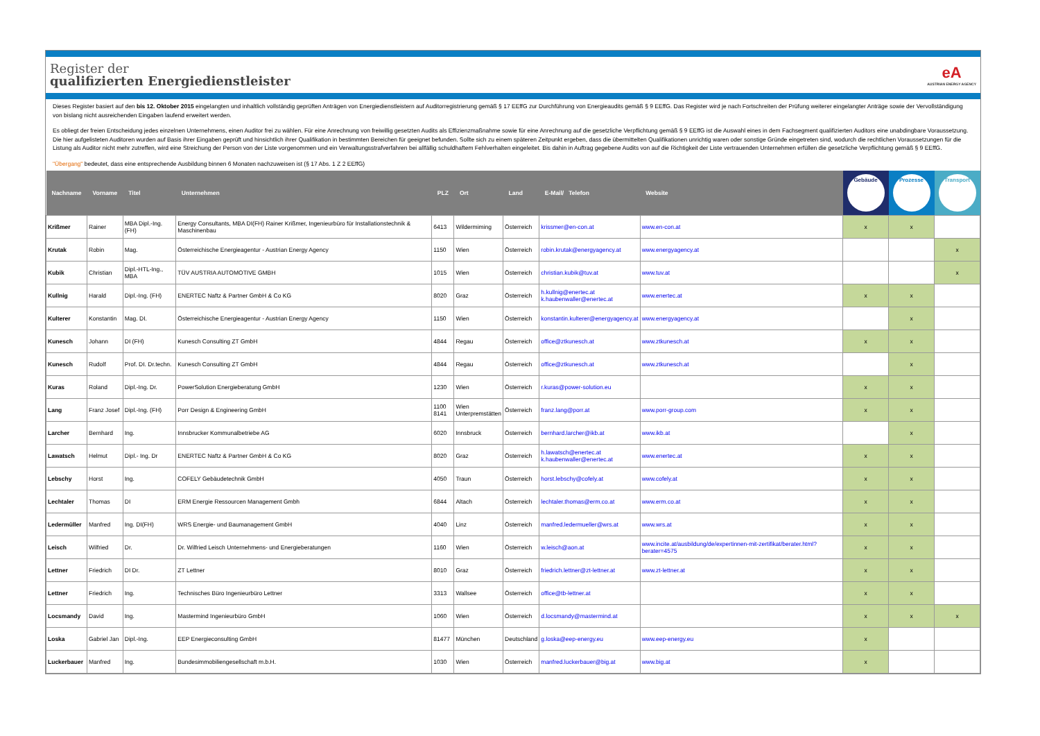Register der
qualifizierten Energiedienstleister
eA
AUSTRIAN ENERGY AGENCY
Dieses Register basiert auf den bis 12. Oktober 2015 eingelangten und inhaltlich vollständig geprüften Anträgen von Energiedienstleistern auf Auditorregistrierung gemäß § 17 EEffG zur Durchführung von Energieaudits gemäß § 9 EEffG. Das Register wird je nach Fortschreiten der Prüfung weiterer eingelangter Anträge sowie der Vervollständigung von bislang nicht ausreichenden Eingaben laufend erweitert werden.
Es obliegt der freien Entscheidung jedes einzelnen Unternehmens, einen Auditor frei zu wählen. Für eine Anrechnung von freiwillig gesetzten Audits als Effizienzmaßnahme sowie für eine Anrechnung auf die gesetzliche Verpflichtung gemäß § 9 EEffG ist die Auswahl eines in dem Fachsegment qualifizierten Auditors eine unabdingbare Voraussetzung. Die hier aufgelisteten Auditoren wurden auf Basis ihrer Eingaben geprüft und hinsichtlich ihrer Qualifikation in bestimmten Bereichen für geeignet befunden. Sollte sich zu einem späteren Zeitpunkt ergeben, dass die übermittelten Qualifikationen unrichtig waren oder sonstige Gründe eingetreten sind, wodurch die rechtlichen Voraussetzungen für die Listung als Auditor nicht mehr zutreffen, wird eine Streichung der Person von der Liste vorgenommen und ein Verwaltungsstrafverfahren bei allfällig schuldhaftem Fehlverhalten eingeleitet. Bis dahin in Auftrag gegebene Audits von auf die Richtigkeit der Liste vertrauenden Unternehmen erfüllen die gesetzliche Verpflichtung gemäß § 9 EEffG.
"Übergang" bedeutet, dass eine entsprechende Ausbildung binnen 6 Monaten nachzuweisen ist (§ 17 Abs. 1 Z 2 EEffG)
| Nachname | Vorname | Titel | Unternehmen | PLZ | Ort | Land | E-Mail/ Telefon | Website | Gebäude | Prozesse | Transport |
| --- | --- | --- | --- | --- | --- | --- | --- | --- | --- | --- | --- |
| Krißmer | Rainer | MBA Dipl.-Ing. (FH) | Energy Consultants, MBA DI(FH) Rainer Krißmer, Ingenieurbüro für Installationstechnik & Maschinenbau | 6413 | Wildermiming | Österreich | krissmer@en-con.at | www.en-con.at | x | x | |
| Krutak | Robin | Mag. | Österreichische Energieagentur - Austrian Energy Agency | 1150 | Wien | Österreich | robin.krutak@energyagency.at | www.energyagency.at | | | x |
| Kubik | Christian | Dipl.-HTL-Ing., MBA | TÜV AUSTRIA AUTOMOTIVE GMBH | 1015 | Wien | Österreich | christian.kubik@tuv.at | www.tuv.at | | | x |
| Kullnig | Harald | Dipl.-Ing. (FH) | ENERTEC Naftz & Partner GmbH & Co KG | 8020 | Graz | Österreich | h.kullnig@enertec.at k.haubenwaller@enertec.at | www.enertec.at | x | x | |
| Kulterer | Konstantin | Mag. DI. | Österreichische Energieagentur - Austrian Energy Agency | 1150 | Wien | Österreich | konstantin.kulterer@energyagency.at | www.energyagency.at | | x | |
| Kunesch | Johann | DI (FH) | Kunesch Consulting ZT GmbH | 4844 | Regau | Österreich | office@ztkunesch.at | www.ztkunesch.at | x | x | |
| Kunesch | Rudolf | Prof. DI. Dr.techn. | Kunesch Consulting ZT GmbH | 4844 | Regau | Österreich | office@ztkunesch.at | www.ztkunesch.at | | x | |
| Kuras | Roland | Dipl.-Ing. Dr. | PowerSolution Energieberatung GmbH | 1230 | Wien | Österreich | r.kuras@power-solution.eu | | x | x | |
| Lang | Franz Josef | Dipl.-Ing. (FH) | Porr Design & Engineering GmbH | 1100 8141 | Wien Unterpremstätten | Österreich | franz.lang@porr.at | www.porr-group.com | x | x | |
| Larcher | Bernhard | Ing. | Innsbrucker Kommunalbetriebe AG | 6020 | Innsbruck | Österreich | bernhard.larcher@ikb.at | www.ikb.at | | x | |
| Lawatsch | Helmut | Dipl.- Ing. Dr | ENERTEC Naftz & Partner GmbH & Co KG | 8020 | Graz | Österreich | h.lawatsch@enertec.at k.haubenwaller@enertec.at | www.enertec.at | x | x | |
| Lebschy | Horst | Ing. | COFELY Gebäudetechnik GmbH | 4050 | Traun | Österreich | horst.lebschy@cofely.at | www.cofely.at | x | x | |
| Lechtaler | Thomas | DI | ERM Energie Ressourcen Management Gmbh | 6844 | Altach | Österreich | lechtaler.thomas@erm.co.at | www.erm.co.at | x | x | |
| Ledermüller | Manfred | Ing. DI(FH) | WRS Energie- und Baumanagement GmbH | 4040 | Linz | Österreich | manfred.ledermueller@wrs.at | www.wrs.at | x | x | |
| Leisch | Wilfried | Dr. | Dr. Wilfried Leisch Unternehmens- und Energieberatungen | 1160 | Wien | Österreich | w.leisch@aon.at | www.incite.at/ausbildung/de/expertinnen-mit-zertifikat/berater.html?berater=4575 | x | x | |
| Lettner | Friedrich | DI Dr. | ZT Lettner | 8010 | Graz | Österreich | friedrich.lettner@zt-lettner.at | www.zt-lettner.at | x | x | |
| Lettner | Friedrich | Ing. | Technisches Büro Ingenieurbüro Lettner | 3313 | Wallsee | Österreich | office@tb-lettner.at | | x | x | |
| Locsmandy | David | Ing. | Mastermind Ingenieurbüro GmbH | 1060 | Wien | Österreich | d.locsmandy@mastermind.at | | x | x | x |
| Loska | Gabriel Jan | Dipl.-Ing. | EEP Energieconsulting GmbH | 81477 | München | Deutschland | g.loska@eep-energy.eu | www.eep-energy.eu | x | | |
| Luckerbauer | Manfred | Ing. | Bundesimmobiliengesellschaft m.b.H. | 1030 | Wien | Österreich | manfred.luckerbauer@big.at | www.big.at | x | | |